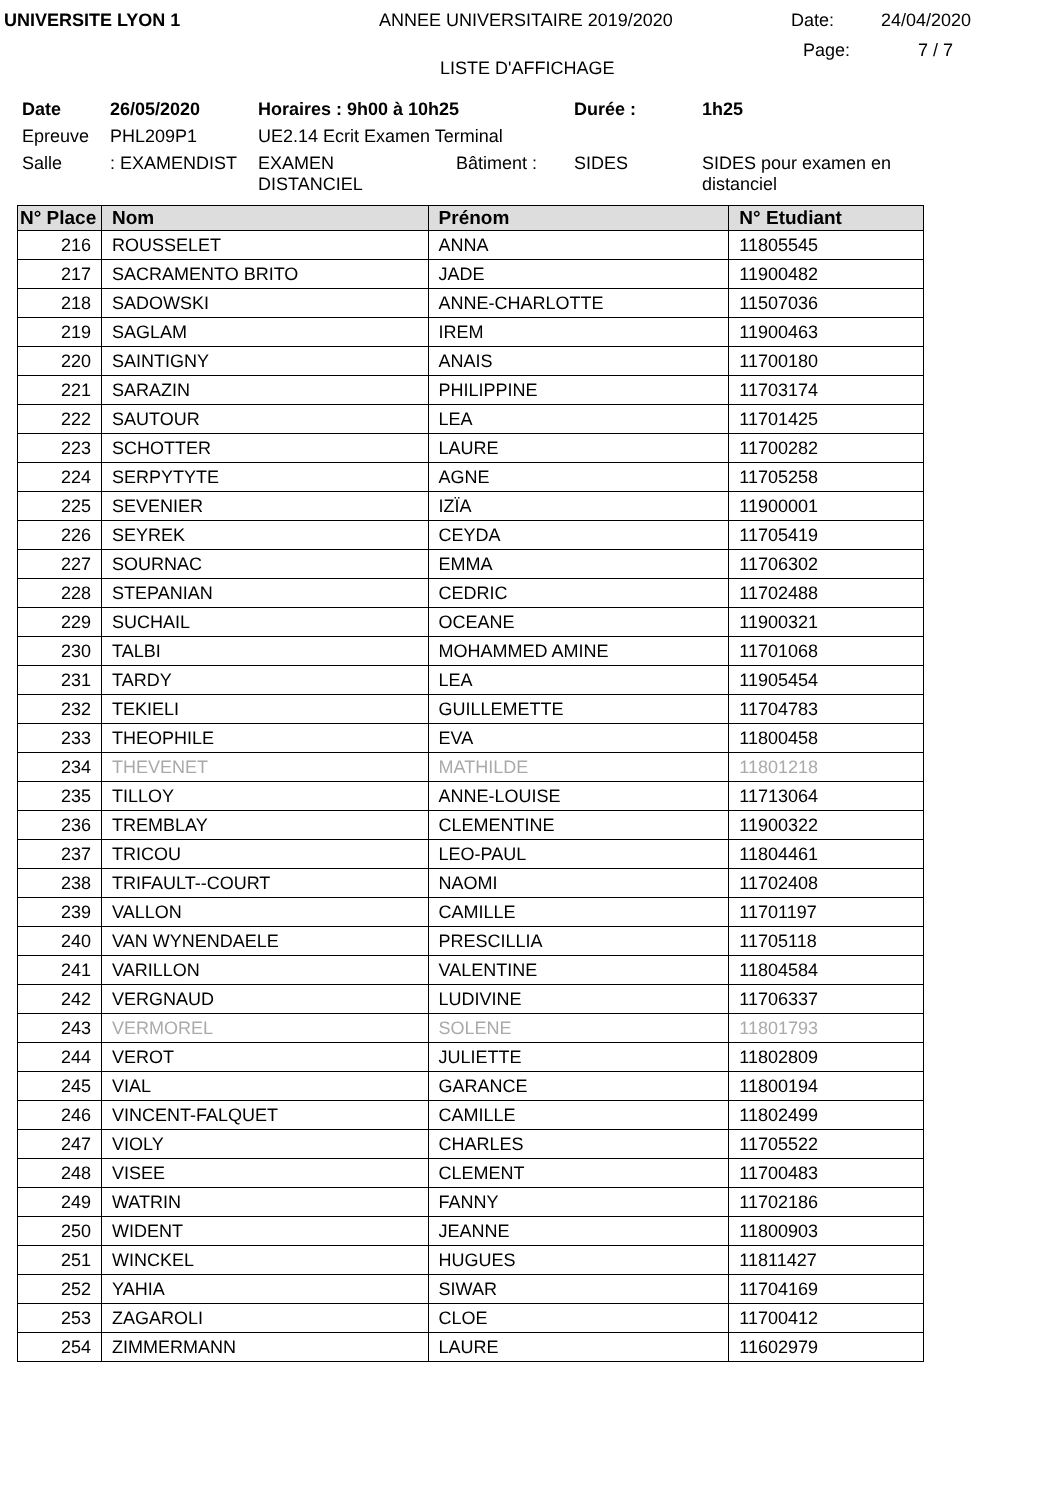UNIVERSITE LYON 1 ANNEE UNIVERSITAIRE 2019/2020 Date: 24/04/2020
LISTE D'AFFICHAGE
Page: 7 / 7
| Date | 26/05/2020 | Horaires : 9h00 à 10h25 | | Durée : | 1h25 |
| Epreuve | PHL209P1 | UE2.14 Ecrit Examen Terminal | | | |
| Salle | : EXAMENDIST | EXAMEN DISTANCIEL | Bâtiment : | SIDES | SIDES pour examen en distanciel |
| N° Place | Nom | Prénom | N° Etudiant |
| --- | --- | --- | --- |
| 216 | ROUSSELET | ANNA | 11805545 |
| 217 | SACRAMENTO BRITO | JADE | 11900482 |
| 218 | SADOWSKI | ANNE-CHARLOTTE | 11507036 |
| 219 | SAGLAM | IREM | 11900463 |
| 220 | SAINTIGNY | ANAIS | 11700180 |
| 221 | SARAZIN | PHILIPPINE | 11703174 |
| 222 | SAUTOUR | LEA | 11701425 |
| 223 | SCHOTTER | LAURE | 11700282 |
| 224 | SERPYTYTE | AGNE | 11705258 |
| 225 | SEVENIER | IZÏA | 11900001 |
| 226 | SEYREK | CEYDA | 11705419 |
| 227 | SOURNAC | EMMA | 11706302 |
| 228 | STEPANIAN | CEDRIC | 11702488 |
| 229 | SUCHAIL | OCEANE | 11900321 |
| 230 | TALBI | MOHAMMED AMINE | 11701068 |
| 231 | TARDY | LEA | 11905454 |
| 232 | TEKIELI | GUILLEMETTE | 11704783 |
| 233 | THEOPHILE | EVA | 11800458 |
| 234 | THEVENET | MATHILDE | 11801218 |
| 235 | TILLOY | ANNE-LOUISE | 11713064 |
| 236 | TREMBLAY | CLEMENTINE | 11900322 |
| 237 | TRICOU | LEO-PAUL | 11804461 |
| 238 | TRIFAULT--COURT | NAOMI | 11702408 |
| 239 | VALLON | CAMILLE | 11701197 |
| 240 | VAN WYNENDAELE | PRESCILLIA | 11705118 |
| 241 | VARILLON | VALENTINE | 11804584 |
| 242 | VERGNAUD | LUDIVINE | 11706337 |
| 243 | VERMOREL | SOLENE | 11801793 |
| 244 | VEROT | JULIETTE | 11802809 |
| 245 | VIAL | GARANCE | 11800194 |
| 246 | VINCENT-FALQUET | CAMILLE | 11802499 |
| 247 | VIOLY | CHARLES | 11705522 |
| 248 | VISEE | CLEMENT | 11700483 |
| 249 | WATRIN | FANNY | 11702186 |
| 250 | WIDENT | JEANNE | 11800903 |
| 251 | WINCKEL | HUGUES | 11811427 |
| 252 | YAHIA | SIWAR | 11704169 |
| 253 | ZAGAROLI | CLOE | 11700412 |
| 254 | ZIMMERMANN | LAURE | 11602979 |